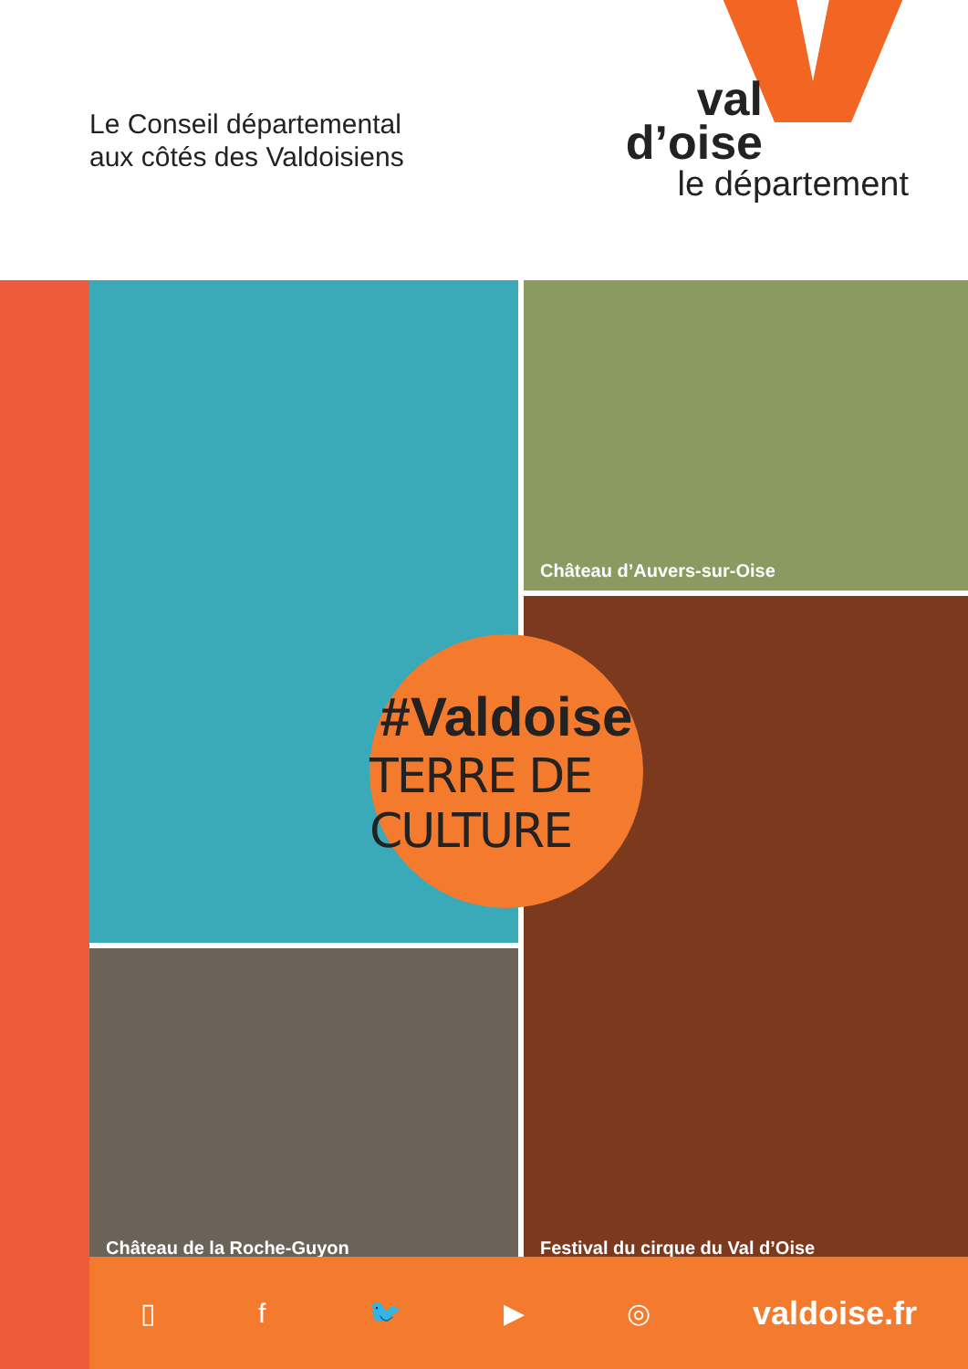Le Conseil départemental
aux côtés des Valdoisiens
val
d’oise
le département
Château d’Auvers-sur-Oise
Festival du cirque du Val d’Oise
Château de la Roche-Guyon
#Valdoise
TERRE DE CULTURE
▯ f 🐦 ▶ ◎ valdoise.fr